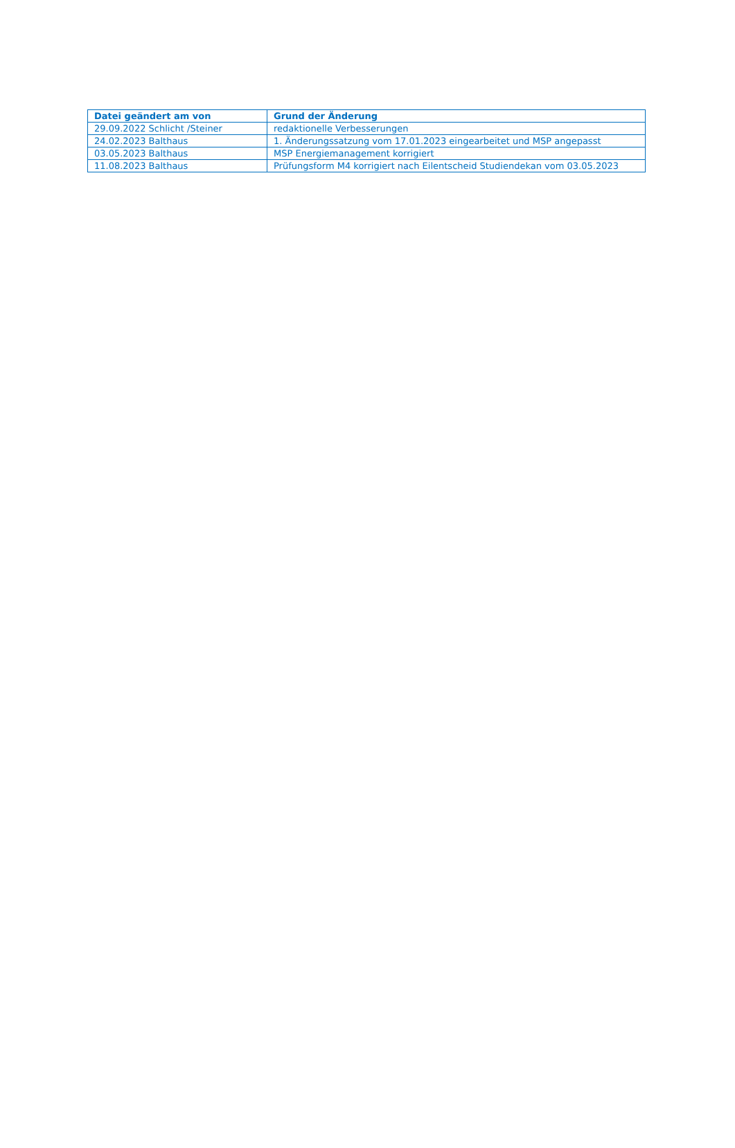| Datei geändert am von | Grund der Änderung |
| --- | --- |
| 29.09.2022 Schlicht /Steiner | redaktionelle Verbesserungen |
| 24.02.2023 Balthaus | 1. Änderungssatzung vom 17.01.2023 eingearbeitet und MSP angepasst |
| 03.05.2023 Balthaus | MSP Energiemanagement korrigiert |
| 11.08.2023 Balthaus | Prüfungsform M4 korrigiert nach Eilentscheid Studiendekan vom 03.05.2023 |